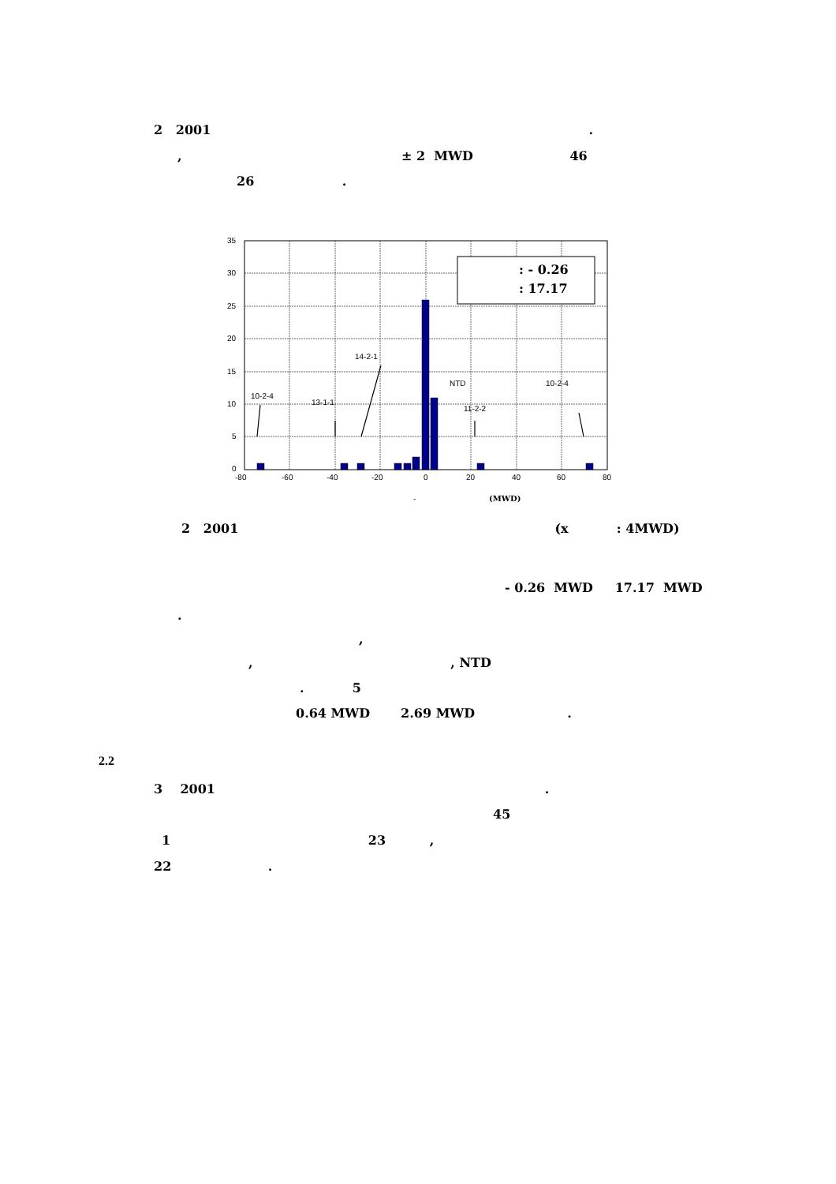2 2001 .
, ± 2 MWD 46
26 .
: - 0.26
: 17.17
35
30
25
20
15
10
5
0
-80
-60
-40
-20
0
20
40
60
80
10-2-4
13-1-1
14-2-1
NTD
11-2-2
10-2-4
-
(MWD)
2 2001 (x : 4MWD)
- 0.26 MWD 17.17 MWD
.
,
, , NTD
. 5
0.64 MWD 2.69 MWD .
2.2
3 2001 .
45
1 23 ,
22 .